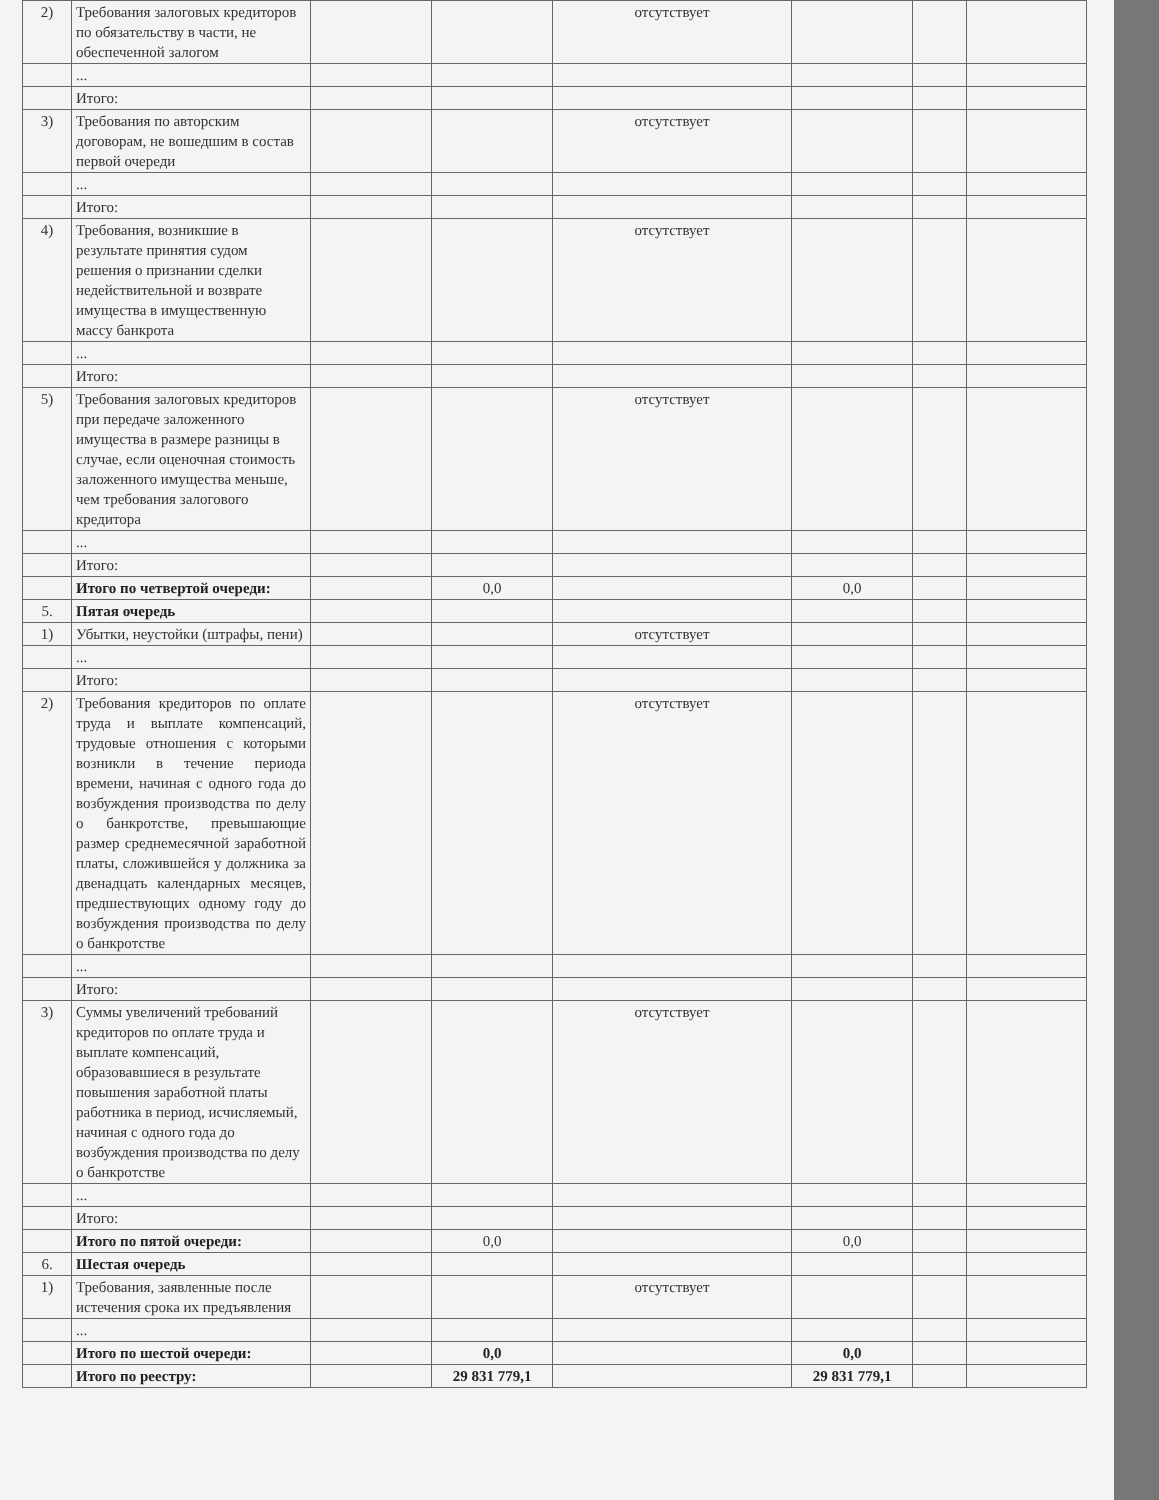| 2) | Требования залоговых кредиторов по обязательству в части, не обеспеченной залогом | | | отсутствует | | | |
| | ... | | | | | | |
| | Итого: | | | | | | |
| 3) | Требования по авторским договорам, не вошедшим в состав первой очереди | | | отсутствует | | | |
| | ... | | | | | | |
| | Итого: | | | | | | |
| 4) | Требования, возникшие в результате принятия судом решения о признании сделки недействительной и возврате имущества в имущественную массу банкрота | | | отсутствует | | | |
| | ... | | | | | | |
| | Итого: | | | | | | |
| 5) | Требования залоговых кредиторов при передаче заложенного имущества в размере разницы в случае, если оценочная стоимость заложенного имущества меньше, чем требования залогового кредитора | | | отсутствует | | | |
| | ... | | | | | | |
| | Итого: | | | | | | |
| | Итого по четвертой очереди: | | 0,0 | | 0,0 | | |
| 5. | Пятая очередь | | | | | | |
| 1) | Убытки, неустойки (штрафы, пени) | | | отсутствует | | | |
| | ... | | | | | | |
| | Итого: | | | | | | |
| 2) | Требования кредиторов по оплате труда и выплате компенсаций, трудовые отношения с которыми возникли в течение периода времени, начиная с одного года до возбуждения производства по делу о банкротстве, превышающие размер среднемесячной заработной платы, сложившейся у должника за двенадцать календарных месяцев, предшествующих одному году до возбуждения производства по делу о банкротстве | | | отсутствует | | | |
| | ... | | | | | | |
| | Итого: | | | | | | |
| 3) | Суммы увеличений требований кредиторов по оплате труда и выплате компенсаций, образовавшиеся в результате повышения заработной платы работника в период, исчисляемый, начиная с одного года до возбуждения производства по делу о банкротстве | | | отсутствует | | | |
| | ... | | | | | | |
| | Итого: | | | | | | |
| | Итого по пятой очереди: | | 0,0 | | 0,0 | | |
| 6. | Шестая очередь | | | | | | |
| 1) | Требования, заявленные после истечения срока их предъявления | | | отсутствует | | | |
| | ... | | | | | | |
| | Итого по шестой очереди: | | 0,0 | | 0,0 | | |
| | Итого по реестру: | | 29 831 779,1 | | 29 831 779,1 | | |